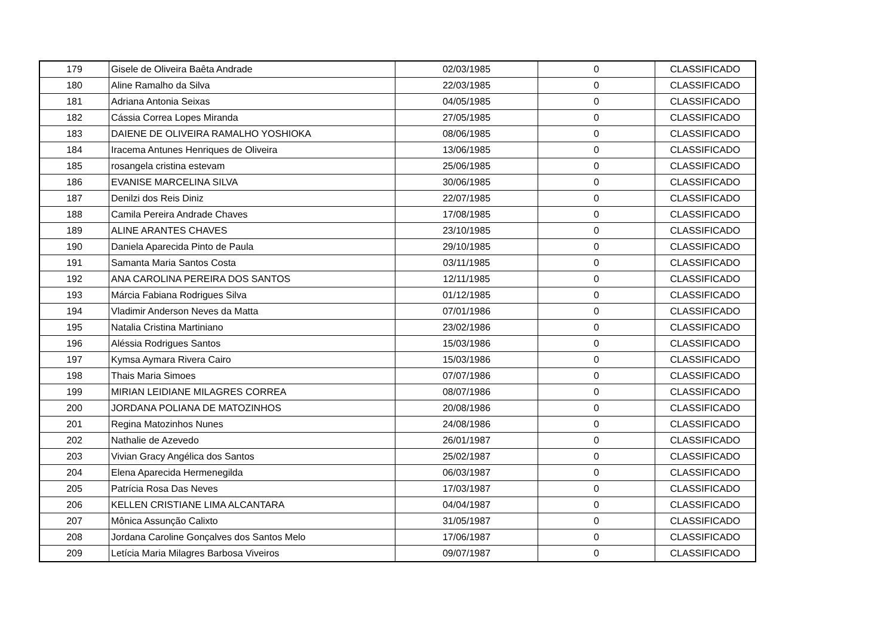| 179 | Gisele de Oliveira Baêta Andrade | 02/03/1985 | 0 | CLASSIFICADO |
| 180 | Aline Ramalho da Silva | 22/03/1985 | 0 | CLASSIFICADO |
| 181 | Adriana Antonia Seixas | 04/05/1985 | 0 | CLASSIFICADO |
| 182 | Cássia Correa Lopes Miranda | 27/05/1985 | 0 | CLASSIFICADO |
| 183 | DAIENE DE OLIVEIRA RAMALHO YOSHIOKA | 08/06/1985 | 0 | CLASSIFICADO |
| 184 | Iracema Antunes Henriques de Oliveira | 13/06/1985 | 0 | CLASSIFICADO |
| 185 | rosangela cristina estevam | 25/06/1985 | 0 | CLASSIFICADO |
| 186 | EVANISE MARCELINA SILVA | 30/06/1985 | 0 | CLASSIFICADO |
| 187 | Denilzi dos Reis Diniz | 22/07/1985 | 0 | CLASSIFICADO |
| 188 | Camila Pereira Andrade Chaves | 17/08/1985 | 0 | CLASSIFICADO |
| 189 | ALINE ARANTES CHAVES | 23/10/1985 | 0 | CLASSIFICADO |
| 190 | Daniela Aparecida Pinto de Paula | 29/10/1985 | 0 | CLASSIFICADO |
| 191 | Samanta Maria Santos Costa | 03/11/1985 | 0 | CLASSIFICADO |
| 192 | ANA CAROLINA PEREIRA DOS SANTOS | 12/11/1985 | 0 | CLASSIFICADO |
| 193 | Márcia Fabiana Rodrigues Silva | 01/12/1985 | 0 | CLASSIFICADO |
| 194 | Vladimir Anderson Neves da Matta | 07/01/1986 | 0 | CLASSIFICADO |
| 195 | Natalia Cristina Martiniano | 23/02/1986 | 0 | CLASSIFICADO |
| 196 | Aléssia Rodrigues Santos | 15/03/1986 | 0 | CLASSIFICADO |
| 197 | Kymsa Aymara Rivera Cairo | 15/03/1986 | 0 | CLASSIFICADO |
| 198 | Thais Maria Simoes | 07/07/1986 | 0 | CLASSIFICADO |
| 199 | MIRIAN LEIDIANE MILAGRES CORREA | 08/07/1986 | 0 | CLASSIFICADO |
| 200 | JORDANA POLIANA DE MATOZINHOS | 20/08/1986 | 0 | CLASSIFICADO |
| 201 | Regina Matozinhos Nunes | 24/08/1986 | 0 | CLASSIFICADO |
| 202 | Nathalie de Azevedo | 26/01/1987 | 0 | CLASSIFICADO |
| 203 | Vivian Gracy Angélica dos Santos | 25/02/1987 | 0 | CLASSIFICADO |
| 204 | Elena Aparecida Hermenegilda | 06/03/1987 | 0 | CLASSIFICADO |
| 205 | Patrícia Rosa Das Neves | 17/03/1987 | 0 | CLASSIFICADO |
| 206 | KELLEN CRISTIANE LIMA ALCANTARA | 04/04/1987 | 0 | CLASSIFICADO |
| 207 | Mônica Assunção Calixto | 31/05/1987 | 0 | CLASSIFICADO |
| 208 | Jordana Caroline Gonçalves dos Santos Melo | 17/06/1987 | 0 | CLASSIFICADO |
| 209 | Letícia Maria Milagres Barbosa Viveiros | 09/07/1987 | 0 | CLASSIFICADO |